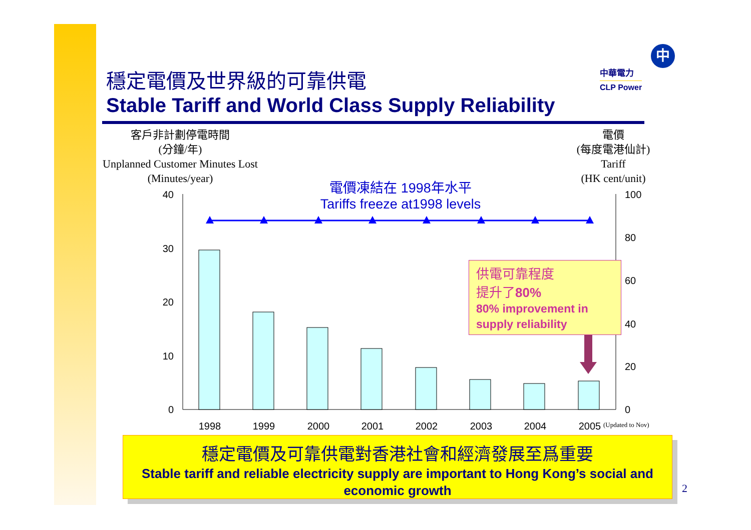穩定電價及世界級的可靠供電
Stable Tariff and World Class Supply Reliability
中
中華電力
CLP Power
客戶非計劃停電時間
(分鐘/年)
Unplanned Customer Minutes Lost
(Minutes/year)
電價
(每度電港仙計)
Tariff
(HK cent/unit)
40
30
20
10
0
100
80
60
40
20
0
1998
1999
2000
2001
2002
2003
2004
2005
(Updated to Nov)
電價凍結在 1998年水平
Tariffs freeze at1998 levels
供電可靠程度
提升了80%
80% improvement in supply reliability
穩定電價及可靠供電對香港社會和經濟發展至爲重要
Stable tariff and reliable electricity supply are important to Hong Kong’s social and economic growth
2